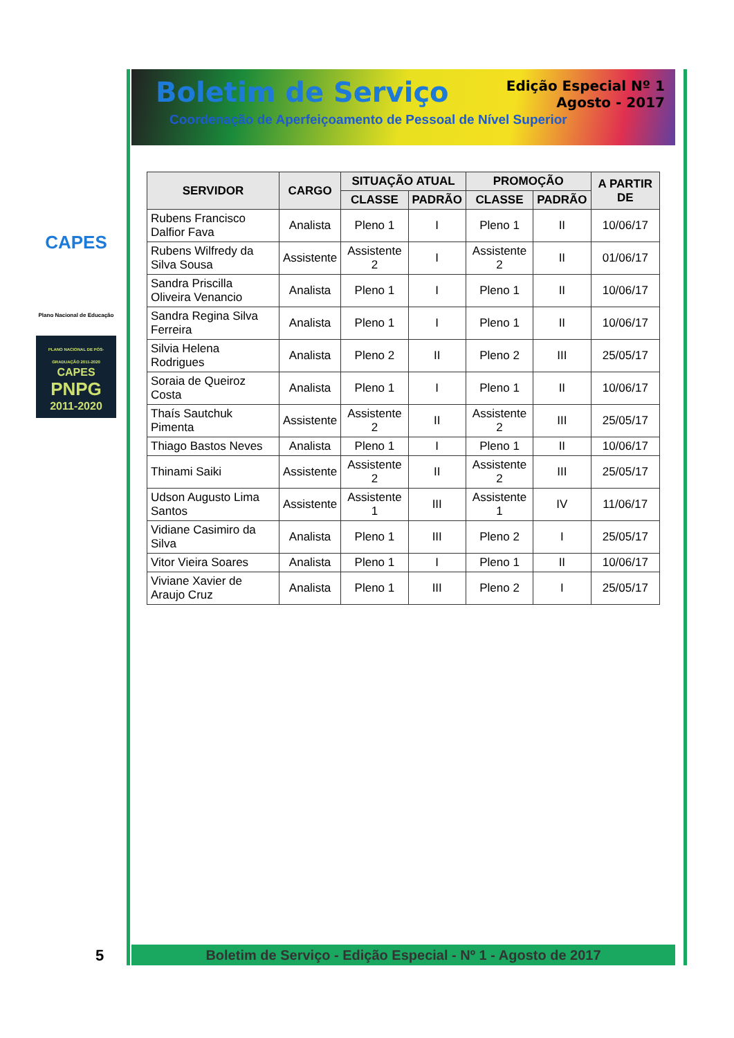Boletim de Serviço
Edição Especial Nº 1
Agosto - 2017
Coordenação de Aperfeiçoamento de Pessoal de Nível Superior
CAPES
Plano Nacional de Educação
PLANO NACIONAL DE PÓS-GRADUAÇÃO 2011-2020
CAPES
PNPG
2011-2020
| SERVIDOR | CARGO | SITUAÇÃO ATUAL | | PROMOÇÃO | | A PARTIR DE |
| --- | --- | --- | --- | --- | --- | --- |
| | | CLASSE | PADRÃO | CLASSE | PADRÃO | |
| Rubens Francisco Dalfior Fava | Analista | Pleno 1 | I | Pleno 1 | II | 10/06/17 |
| Rubens Wilfredy da Silva Sousa | Assistente | Assistente 2 | I | Assistente 2 | II | 01/06/17 |
| Sandra Priscilla Oliveira Venancio | Analista | Pleno 1 | I | Pleno 1 | II | 10/06/17 |
| Sandra Regina Silva Ferreira | Analista | Pleno 1 | I | Pleno 1 | II | 10/06/17 |
| Silvia Helena Rodrigues | Analista | Pleno 2 | II | Pleno 2 | III | 25/05/17 |
| Soraia de Queiroz Costa | Analista | Pleno 1 | I | Pleno 1 | II | 10/06/17 |
| Thaís Sautchuk Pimenta | Assistente | Assistente 2 | II | Assistente 2 | III | 25/05/17 |
| Thiago Bastos Neves | Analista | Pleno 1 | I | Pleno 1 | II | 10/06/17 |
| Thinami Saiki | Assistente | Assistente 2 | II | Assistente 2 | III | 25/05/17 |
| Udson Augusto Lima Santos | Assistente | Assistente 1 | III | Assistente 1 | IV | 11/06/17 |
| Vidiane Casimiro da Silva | Analista | Pleno 1 | III | Pleno 2 | I | 25/05/17 |
| Vitor Vieira Soares | Analista | Pleno 1 | I | Pleno 1 | II | 10/06/17 |
| Viviane Xavier de Araujo Cruz | Analista | Pleno 1 | III | Pleno 2 | I | 25/05/17 |
5 Boletim de Serviço - Edição Especial - Nº 1 - Agosto de 2017